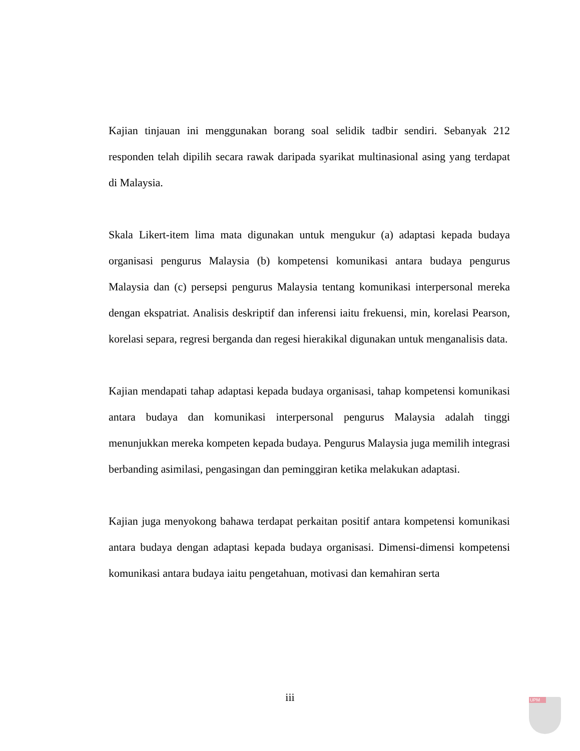Kajian tinjauan ini menggunakan borang soal selidik tadbir sendiri. Sebanyak 212 responden telah dipilih secara rawak daripada syarikat multinasional asing yang terdapat di Malaysia.
Skala Likert-item lima mata digunakan untuk mengukur (a) adaptasi kepada budaya organisasi pengurus Malaysia (b) kompetensi komunikasi antara budaya pengurus Malaysia dan (c) persepsi pengurus Malaysia tentang komunikasi interpersonal mereka dengan ekspatriat. Analisis deskriptif dan inferensi iaitu frekuensi, min, korelasi Pearson, korelasi separa, regresi berganda dan regesi hierakikal digunakan untuk menganalisis data.
Kajian mendapati tahap adaptasi kepada budaya organisasi, tahap kompetensi komunikasi antara budaya dan komunikasi interpersonal pengurus Malaysia adalah tinggi menunjukkan mereka kompeten kepada budaya. Pengurus Malaysia juga memilih integrasi berbanding asimilasi, pengasingan dan peminggiran ketika melakukan adaptasi.
Kajian juga menyokong bahawa terdapat perkaitan positif antara kompetensi komunikasi antara budaya dengan adaptasi kepada budaya organisasi. Dimensi-dimensi kompetensi komunikasi antara budaya iaitu pengetahuan, motivasi dan kemahiran serta
iii UPM